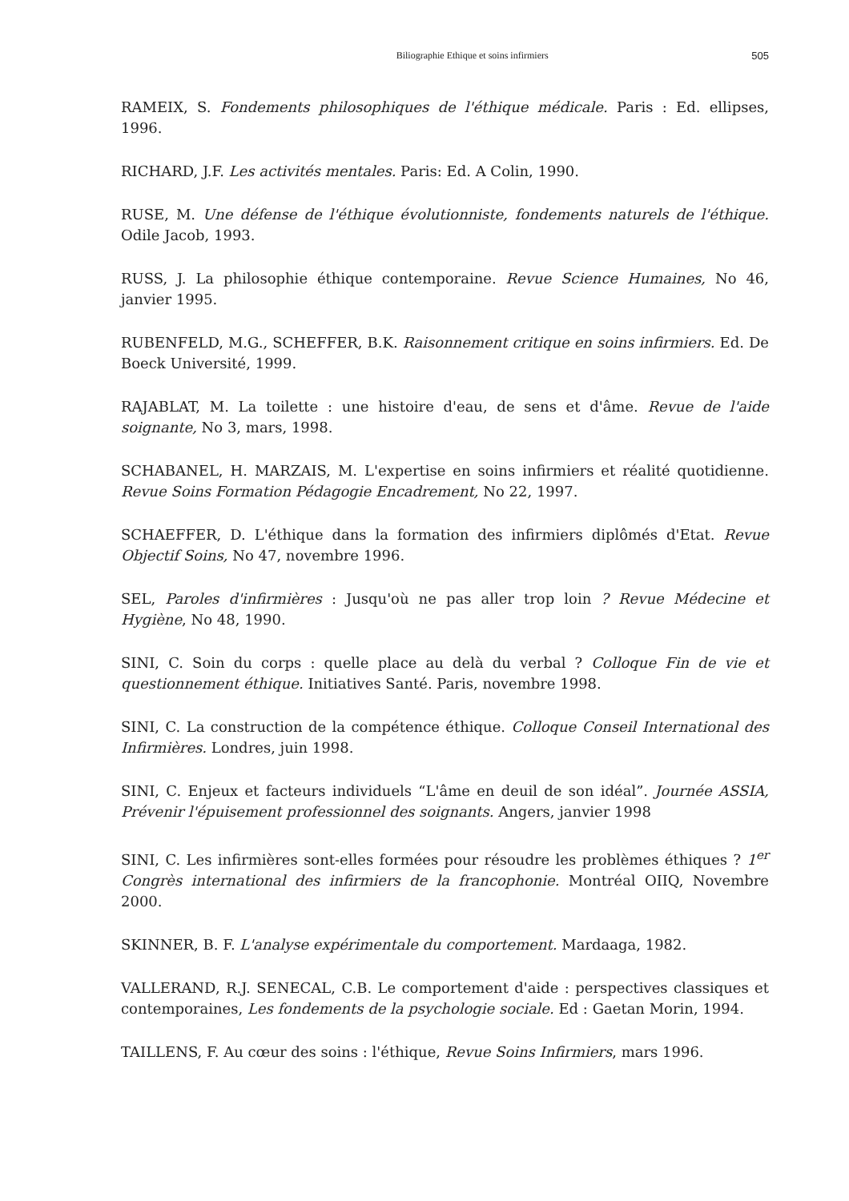Biliographie Ethique et soins infirmiers 505
RAMEIX, S. Fondements philosophiques de l'éthique médicale. Paris : Ed. ellipses, 1996.
RICHARD, J.F. Les activités mentales. Paris: Ed. A Colin, 1990.
RUSE, M. Une défense de l'éthique évolutionniste, fondements naturels de l'éthique. Odile Jacob, 1993.
RUSS, J. La philosophie éthique contemporaine. Revue Science Humaines, No 46, janvier 1995.
RUBENFELD, M.G., SCHEFFER, B.K. Raisonnement critique en soins infirmiers. Ed. De Boeck Université, 1999.
RAJABLAT, M. La toilette : une histoire d'eau, de sens et d'âme. Revue de l'aide soignante, No 3, mars, 1998.
SCHABANEL, H. MARZAIS, M. L'expertise en soins infirmiers et réalité quotidienne. Revue Soins Formation Pédagogie Encadrement, No 22, 1997.
SCHAEFFER, D. L'éthique dans la formation des infirmiers diplômés d'Etat. Revue Objectif Soins, No 47, novembre 1996.
SEL, Paroles d'infirmières : Jusqu'où ne pas aller trop loin ? Revue Médecine et Hygiène, No 48, 1990.
SINI, C. Soin du corps : quelle place au delà du verbal ? Colloque Fin de vie et questionnement éthique. Initiatives Santé. Paris, novembre 1998.
SINI, C. La construction de la compétence éthique. Colloque Conseil International des Infirmières. Londres, juin 1998.
SINI, C. Enjeux et facteurs individuels “L'âme en deuil de son idéal”. Journée ASSIA, Prévenir l'épuisement professionnel des soignants. Angers, janvier 1998
SINI, C. Les infirmières sont-elles formées pour résoudre les problèmes éthiques ? 1<sup>er</sup> Congrès international des infirmiers de la francophonie. Montréal OIIQ, Novembre 2000.
SKINNER, B. F. L'analyse expérimentale du comportement. Mardaaga, 1982.
VALLERAND, R.J. SENECAL, C.B. Le comportement d'aide : perspectives classiques et contemporaines, Les fondements de la psychologie sociale. Ed : Gaetan Morin, 1994.
TAILLENS, F. Au cœur des soins : l'éthique, Revue Soins Infirmiers, mars 1996.